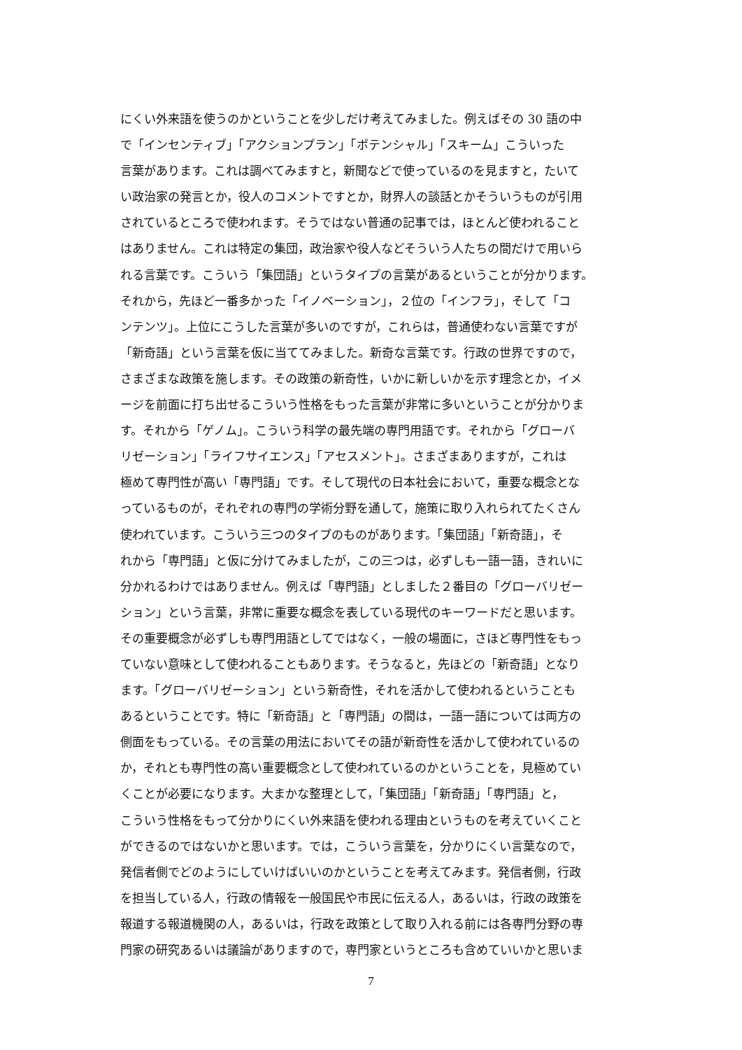にくい外来語を使うのかということを少しだけ考えてみました。例えばその 30 語の中
で「インセンティブ」「アクションプラン」「ポテンシャル」「スキーム」こういった
言葉があります。これは調べてみますと，新聞などで使っているのを見ますと，たいて
い政治家の発言とか，役人のコメントですとか，財界人の談話とかそういうものが引用
されているところで使われます。そうではない普通の記事では，ほとんど使われること
はありません。これは特定の集団，政治家や役人などそういう人たちの間だけで用いら
れる言葉です。こういう「集団語」というタイプの言葉があるということが分かります。
それから，先ほど一番多かった「イノベーション」，２位の「インフラ」，そして「コ
ンテンツ」。上位にこうした言葉が多いのですが，これらは，普通使わない言葉ですが
「新奇語」という言葉を仮に当ててみました。新奇な言葉です。行政の世界ですので，
さまざまな政策を施します。その政策の新奇性，いかに新しいかを示す理念とか，イメ
ージを前面に打ち出せるこういう性格をもった言葉が非常に多いということが分かりま
す。それから「ゲノム」。こういう科学の最先端の専門用語です。それから「グローバ
リゼーション」「ライフサイエンス」「アセスメント」。さまざまありますが，これは
極めて専門性が高い「専門語」です。そして現代の日本社会において，重要な概念とな
っているものが，それぞれの専門の学術分野を通して，施策に取り入れられてたくさん
使われています。こういう三つのタイプのものがあります。「集団語」「新奇語」，そ
れから「専門語」と仮に分けてみましたが，この三つは，必ずしも一語一語，きれいに
分かれるわけではありません。例えば「専門語」としました２番目の「グローバリゼー
ション」という言葉，非常に重要な概念を表している現代のキーワードだと思います。
その重要概念が必ずしも専門用語としてではなく，一般の場面に，さほど専門性をもっ
ていない意味として使われることもあります。そうなると，先ほどの「新奇語」となり
ます。「グローバリゼーション」という新奇性，それを活かして使われるということも
あるということです。特に「新奇語」と「専門語」の間は，一語一語については両方の
側面をもっている。その言葉の用法においてその語が新奇性を活かして使われているの
か，それとも専門性の高い重要概念として使われているのかということを，見極めてい
くことが必要になります。大まかな整理として，「集団語」「新奇語」「専門語」と，
こういう性格をもって分かりにくい外来語を使われる理由というものを考えていくこと
ができるのではないかと思います。では，こういう言葉を，分かりにくい言葉なので，
発信者側でどのようにしていけばいいのかということを考えてみます。発信者側，行政
を担当している人，行政の情報を一般国民や市民に伝える人，あるいは，行政の政策を
報道する報道機関の人，あるいは，行政を政策として取り入れる前には各専門分野の専
門家の研究あるいは議論がありますので，専門家というところも含めていいかと思いま
7